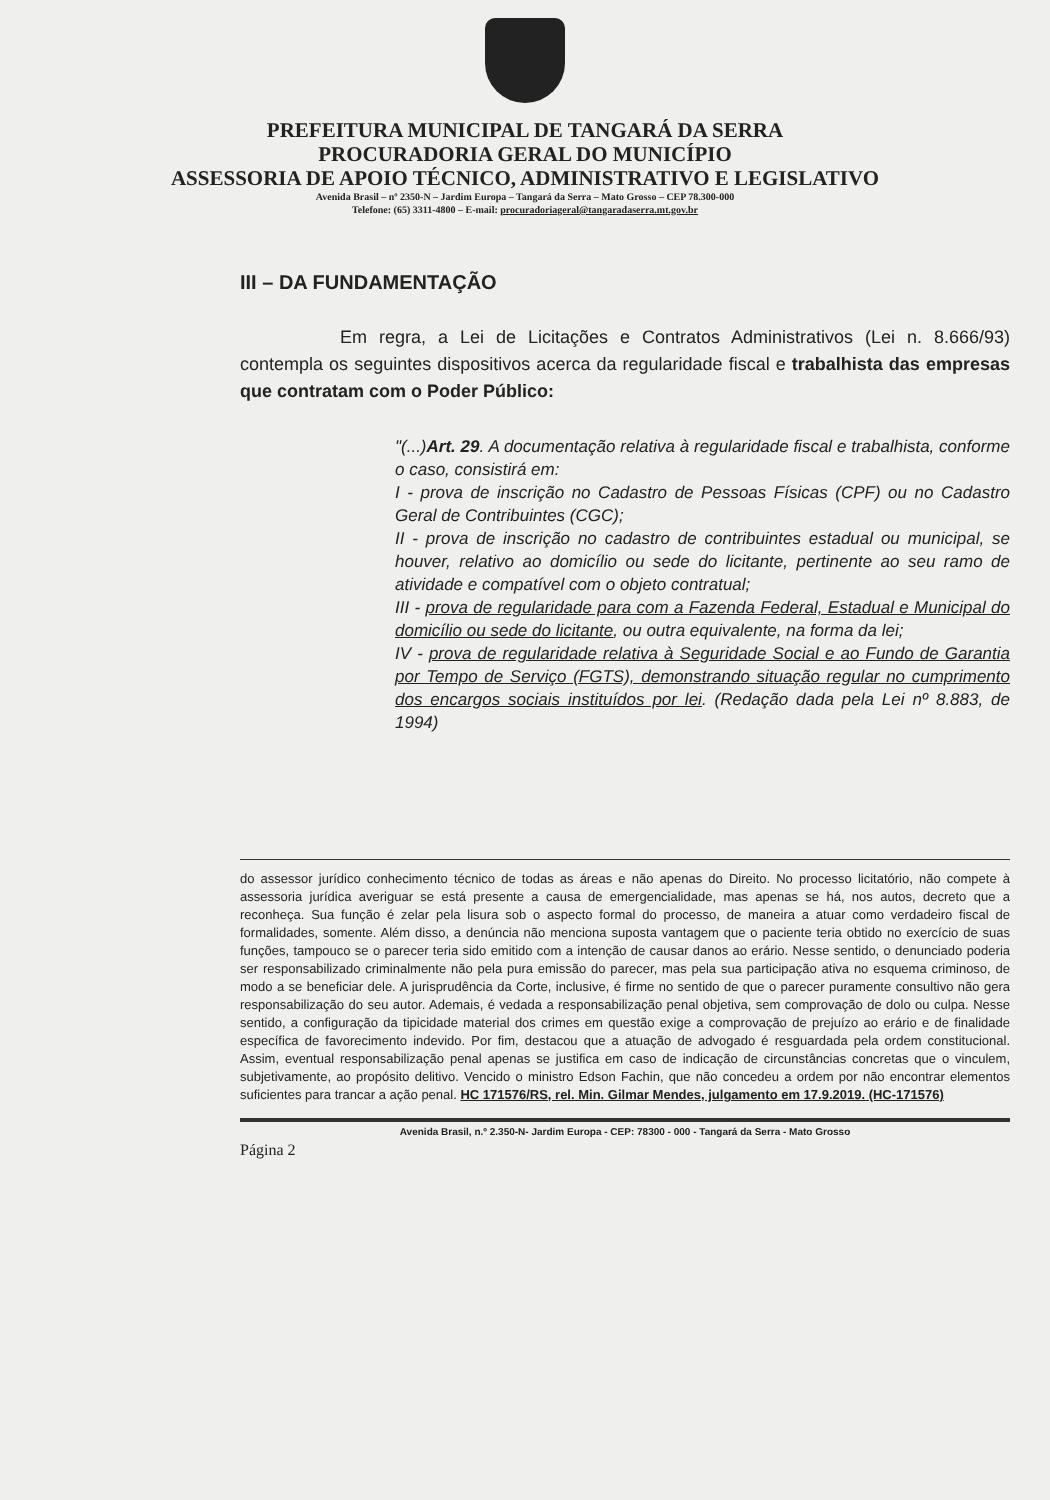PREFEITURA MUNICIPAL DE TANGARÁ DA SERRA
PROCURADORIA GERAL DO MUNICÍPIO
ASSESSORIA DE APOIO TÉCNICO, ADMINISTRATIVO E LEGISLATIVO
Avenida Brasil – nº 2350-N – Jardim Europa – Tangará da Serra – Mato Grosso – CEP 78.300-000
Telefone: (65) 3311-4800 – E-mail: procuradoriageral@tangaradaserra.mt.gov.br
III – DA FUNDAMENTAÇÃO
Em regra, a Lei de Licitações e Contratos Administrativos (Lei n. 8.666/93) contempla os seguintes dispositivos acerca da regularidade fiscal e trabalhista das empresas que contratam com o Poder Público:
"(...)Art. 29. A documentação relativa à regularidade fiscal e trabalhista, conforme o caso, consistirá em:
I - prova de inscrição no Cadastro de Pessoas Físicas (CPF) ou no Cadastro Geral de Contribuintes (CGC);
II - prova de inscrição no cadastro de contribuintes estadual ou municipal, se houver, relativo ao domicílio ou sede do licitante, pertinente ao seu ramo de atividade e compatível com o objeto contratual;
III - prova de regularidade para com a Fazenda Federal, Estadual e Municipal do domicílio ou sede do licitante, ou outra equivalente, na forma da lei;
IV - prova de regularidade relativa à Seguridade Social e ao Fundo de Garantia por Tempo de Serviço (FGTS), demonstrando situação regular no cumprimento dos encargos sociais instituídos por lei. (Redação dada pela Lei nº 8.883, de 1994)
do assessor jurídico conhecimento técnico de todas as áreas e não apenas do Direito. No processo licitatório, não compete à assessoria jurídica averiguar se está presente a causa de emergencialidade, mas apenas se há, nos autos, decreto que a reconheça. Sua função é zelar pela lisura sob o aspecto formal do processo, de maneira a atuar como verdadeiro fiscal de formalidades, somente. Além disso, a denúncia não menciona suposta vantagem que o paciente teria obtido no exercício de suas funções, tampouco se o parecer teria sido emitido com a intenção de causar danos ao erário. Nesse sentido, o denunciado poderia ser responsabilizado criminalmente não pela pura emissão do parecer, mas pela sua participação ativa no esquema criminoso, de modo a se beneficiar dele. A jurisprudência da Corte, inclusive, é firme no sentido de que o parecer puramente consultivo não gera responsabilização do seu autor. Ademais, é vedada a responsabilização penal objetiva, sem comprovação de dolo ou culpa. Nesse sentido, a configuração da tipicidade material dos crimes em questão exige a comprovação de prejuízo ao erário e de finalidade específica de favorecimento indevido. Por fim, destacou que a atuação de advogado é resguardada pela ordem constitucional. Assim, eventual responsabilização penal apenas se justifica em caso de indicação de circunstâncias concretas que o vinculem, subjetivamente, ao propósito delitivo. Vencido o ministro Edson Fachin, que não concedeu a ordem por não encontrar elementos suficientes para trancar a ação penal. HC 171576/RS, rel. Min. Gilmar Mendes, julgamento em 17.9.2019. (HC-171576)
Avenida Brasil, n.º 2.350-N- Jardim Europa - CEP: 78300 - 000 - Tangará da Serra - Mato Grosso
Página 2